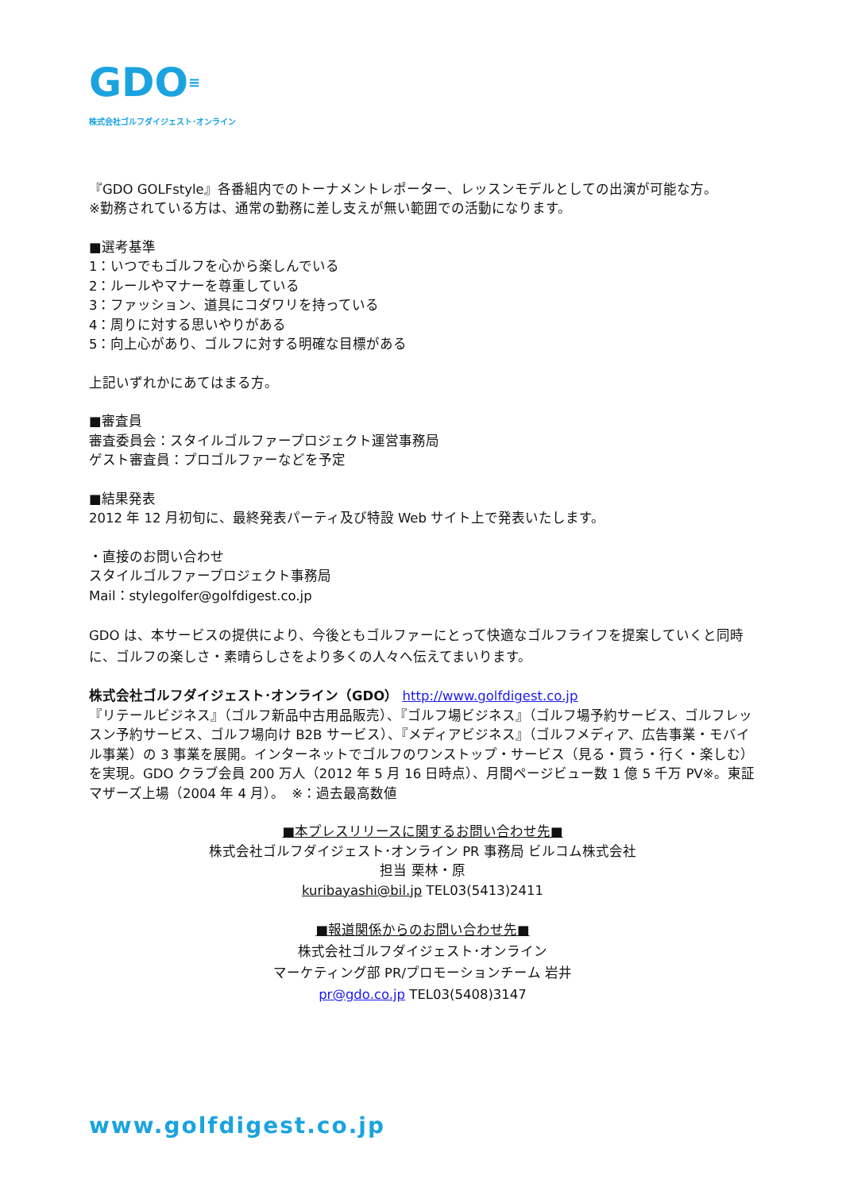GDO≡
株式会社ゴルフダイジェスト･オンライン
『GDO GOLFstyle』各番組内でのトーナメントレポーター、レッスンモデルとしての出演が可能な方。
※勤務されている方は、通常の勤務に差し支えが無い範囲での活動になります。
■選考基準
1：いつでもゴルフを心から楽しんでいる
2：ルールやマナーを尊重している
3：ファッション、道具にコダワリを持っている
4：周りに対する思いやりがある
5：向上心があり、ゴルフに対する明確な目標がある
上記いずれかにあてはまる方。
■審査員
審査委員会：スタイルゴルファープロジェクト運営事務局
ゲスト審査員：プロゴルファーなどを予定
■結果発表
2012 年 12 月初旬に、最終発表パーティ及び特設 Web サイト上で発表いたします。
・直接のお問い合わせ
スタイルゴルファープロジェクト事務局
Mail：stylegolfer@golfdigest.co.jp
GDO は、本サービスの提供により、今後ともゴルファーにとって快適なゴルフライフを提案していくと同時に、ゴルフの楽しさ・素晴らしさをより多くの人々へ伝えてまいります。
株式会社ゴルフダイジェスト･オンライン（GDO） http://www.golfdigest.co.jp
『リテールビジネス』（ゴルフ新品中古用品販売）、『ゴルフ場ビジネス』（ゴルフ場予約サービス、ゴルフレッスン予約サービス、ゴルフ場向け B2B サービス）、『メディアビジネス』（ゴルフメディア、広告事業・モバイル事業）の 3 事業を展開。インターネットでゴルフのワンストップ・サービス（見る・買う・行く・楽しむ）を実現。GDO クラブ会員 200 万人（2012 年 5 月 16 日時点）、月間ページビュー数 1 億 5 千万 PV※。東証マザーズ上場（2004 年 4 月）。　※：過去最高数値
■本プレスリリースに関するお問い合わせ先■
株式会社ゴルフダイジェスト･オンライン PR 事務局 ビルコム株式会社
担当 栗林・原
kuribayashi@bil.jp TEL03(5413)2411
■報道関係からのお問い合わせ先■
株式会社ゴルフダイジェスト･オンライン
マーケティング部 PR/プロモーションチーム 岩井
pr@gdo.co.jp TEL03(5408)3147
www.golfdigest.co.jp